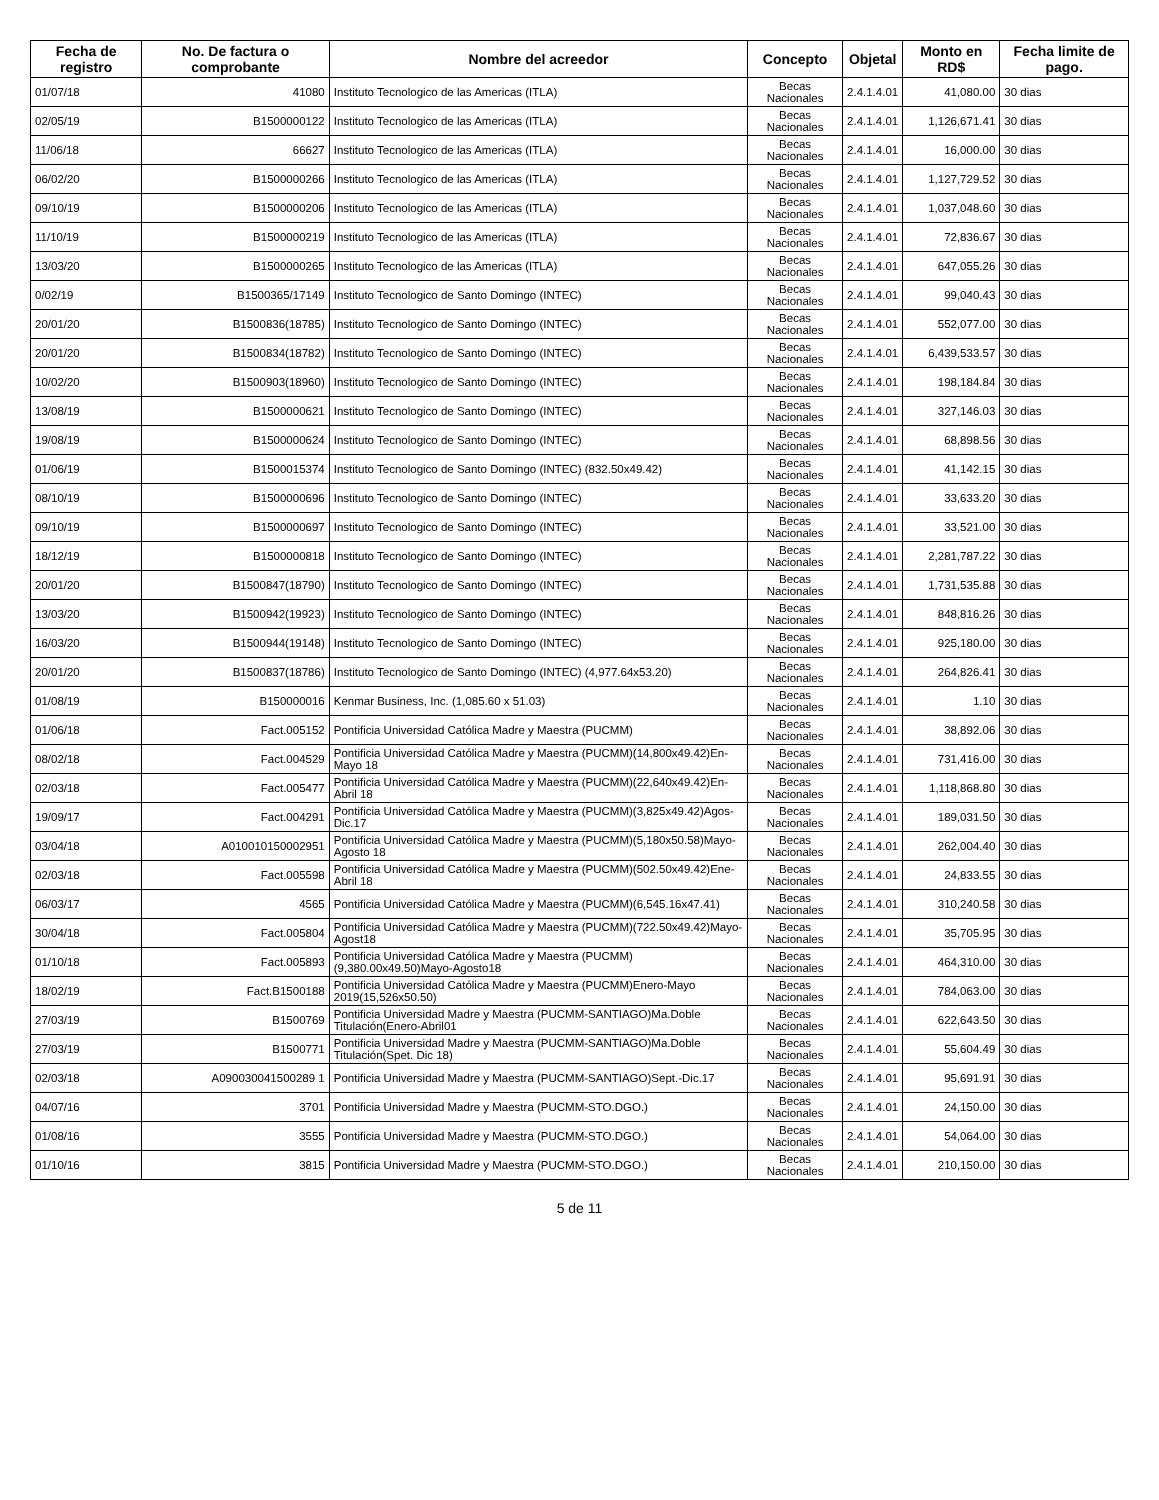| Fecha de registro | No. De factura o comprobante | Nombre del acreedor | Concepto | Objetal | Monto en RD$ | Fecha limite de pago. |
| --- | --- | --- | --- | --- | --- | --- |
| 01/07/18 | 41080 | Instituto Tecnologico de las Americas (ITLA) | Becas Nacionales | 2.4.1.4.01 | 41,080.00 | 30 dias |
| 02/05/19 | B1500000122 | Instituto Tecnologico de las Americas (ITLA) | Becas Nacionales | 2.4.1.4.01 | 1,126,671.41 | 30 dias |
| 11/06/18 | 66627 | Instituto Tecnologico de las Americas (ITLA) | Becas Nacionales | 2.4.1.4.01 | 16,000.00 | 30 dias |
| 06/02/20 | B1500000266 | Instituto Tecnologico de las Americas (ITLA) | Becas Nacionales | 2.4.1.4.01 | 1,127,729.52 | 30 dias |
| 09/10/19 | B1500000206 | Instituto Tecnologico de las Americas (ITLA) | Becas Nacionales | 2.4.1.4.01 | 1,037,048.60 | 30 dias |
| 11/10/19 | B1500000219 | Instituto Tecnologico de las Americas (ITLA) | Becas Nacionales | 2.4.1.4.01 | 72,836.67 | 30 dias |
| 13/03/20 | B1500000265 | Instituto Tecnologico de las Americas (ITLA) | Becas Nacionales | 2.4.1.4.01 | 647,055.26 | 30 dias |
| 0/02/19 | B1500365/17149 | Instituto Tecnologico de Santo Domingo (INTEC) | Becas Nacionales | 2.4.1.4.01 | 99,040.43 | 30 dias |
| 20/01/20 | B1500836(18785) | Instituto Tecnologico de Santo Domingo (INTEC) | Becas Nacionales | 2.4.1.4.01 | 552,077.00 | 30 dias |
| 20/01/20 | B1500834(18782) | Instituto Tecnologico de Santo Domingo (INTEC) | Becas Nacionales | 2.4.1.4.01 | 6,439,533.57 | 30 dias |
| 10/02/20 | B1500903(18960) | Instituto Tecnologico de Santo Domingo (INTEC) | Becas Nacionales | 2.4.1.4.01 | 198,184.84 | 30 dias |
| 13/08/19 | B1500000621 | Instituto Tecnologico de Santo Domingo (INTEC) | Becas Nacionales | 2.4.1.4.01 | 327,146.03 | 30 dias |
| 19/08/19 | B1500000624 | Instituto Tecnologico de Santo Domingo (INTEC) | Becas Nacionales | 2.4.1.4.01 | 68,898.56 | 30 dias |
| 01/06/19 | B1500015374 | Instituto Tecnologico de Santo Domingo (INTEC) (832.50x49.42) | Becas Nacionales | 2.4.1.4.01 | 41,142.15 | 30 dias |
| 08/10/19 | B1500000696 | Instituto Tecnologico de Santo Domingo (INTEC) | Becas Nacionales | 2.4.1.4.01 | 33,633.20 | 30 dias |
| 09/10/19 | B1500000697 | Instituto Tecnologico de Santo Domingo (INTEC) | Becas Nacionales | 2.4.1.4.01 | 33,521.00 | 30 dias |
| 18/12/19 | B1500000818 | Instituto Tecnologico de Santo Domingo (INTEC) | Becas Nacionales | 2.4.1.4.01 | 2,281,787.22 | 30 dias |
| 20/01/20 | B1500847(18790) | Instituto Tecnologico de Santo Domingo (INTEC) | Becas Nacionales | 2.4.1.4.01 | 1,731,535.88 | 30 dias |
| 13/03/20 | B1500942(19923) | Instituto Tecnologico de Santo Domingo (INTEC) | Becas Nacionales | 2.4.1.4.01 | 848,816.26 | 30 dias |
| 16/03/20 | B1500944(19148) | Instituto Tecnologico de Santo Domingo (INTEC) | Becas Nacionales | 2.4.1.4.01 | 925,180.00 | 30 dias |
| 20/01/20 | B1500837(18786) | Instituto Tecnologico de Santo Domingo (INTEC) (4,977.64x53.20) | Becas Nacionales | 2.4.1.4.01 | 264,826.41 | 30 dias |
| 01/08/19 | B150000016 | Kenmar Business, Inc. (1,085.60 x 51.03) | Becas Nacionales | 2.4.1.4.01 | 1.10 | 30 dias |
| 01/06/18 | Fact.005152 | Pontificia Universidad Católica Madre y Maestra (PUCMM) | Becas Nacionales | 2.4.1.4.01 | 38,892.06 | 30 dias |
| 08/02/18 | Fact.004529 | Pontificia Universidad Católica Madre y Maestra (PUCMM)(14,800x49.42)En-Mayo 18 | Becas Nacionales | 2.4.1.4.01 | 731,416.00 | 30 dias |
| 02/03/18 | Fact.005477 | Pontificia Universidad Católica Madre y Maestra (PUCMM)(22,640x49.42)En-Abril 18 | Becas Nacionales | 2.4.1.4.01 | 1,118,868.80 | 30 dias |
| 19/09/17 | Fact.004291 | Pontificia Universidad Católica Madre y Maestra (PUCMM)(3,825x49.42)Agos-Dic.17 | Becas Nacionales | 2.4.1.4.01 | 189,031.50 | 30 dias |
| 03/04/18 | A010010150002951 | Pontificia Universidad Católica Madre y Maestra (PUCMM)(5,180x50.58)Mayo-Agosto 18 | Becas Nacionales | 2.4.1.4.01 | 262,004.40 | 30 dias |
| 02/03/18 | Fact.005598 | Pontificia Universidad Católica Madre y Maestra (PUCMM)(502.50x49.42)Ene-Abril 18 | Becas Nacionales | 2.4.1.4.01 | 24,833.55 | 30 dias |
| 06/03/17 | 4565 | Pontificia Universidad Católica Madre y Maestra (PUCMM)(6,545.16x47.41) | Becas Nacionales | 2.4.1.4.01 | 310,240.58 | 30 dias |
| 30/04/18 | Fact.005804 | Pontificia Universidad Católica Madre y Maestra (PUCMM)(722.50x49.42)Mayo-Agost18 | Becas Nacionales | 2.4.1.4.01 | 35,705.95 | 30 dias |
| 01/10/18 | Fact.005893 | Pontificia Universidad Católica Madre y Maestra (PUCMM)(9,380.00x49.50)Mayo-Agosto18 | Becas Nacionales | 2.4.1.4.01 | 464,310.00 | 30 dias |
| 18/02/19 | Fact.B1500188 | Pontificia Universidad Católica Madre y Maestra (PUCMM)Enero-Mayo 2019(15,526x50.50) | Becas Nacionales | 2.4.1.4.01 | 784,063.00 | 30 dias |
| 27/03/19 | B1500769 | Pontificia Universidad Madre y Maestra (PUCMM-SANTIAGO)Ma.Doble Titulación(Enero-Abril01 | Becas Nacionales | 2.4.1.4.01 | 622,643.50 | 30 dias |
| 27/03/19 | B1500771 | Pontificia Universidad Madre y Maestra (PUCMM-SANTIAGO)Ma.Doble Titulación(Spet. Dic 18) | Becas Nacionales | 2.4.1.4.01 | 55,604.49 | 30 dias |
| 02/03/18 | A090030041500289 1 | Pontificia Universidad Madre y Maestra (PUCMM-SANTIAGO)Sept.-Dic.17 | Becas Nacionales | 2.4.1.4.01 | 95,691.91 | 30 dias |
| 04/07/16 | 3701 | Pontificia Universidad Madre y Maestra (PUCMM-STO.DGO.) | Becas Nacionales | 2.4.1.4.01 | 24,150.00 | 30 dias |
| 01/08/16 | 3555 | Pontificia Universidad Madre y Maestra (PUCMM-STO.DGO.) | Becas Nacionales | 2.4.1.4.01 | 54,064.00 | 30 dias |
| 01/10/16 | 3815 | Pontificia Universidad Madre y Maestra (PUCMM-STO.DGO.) | Becas Nacionales | 2.4.1.4.01 | 210,150.00 | 30 dias |
5 de 11